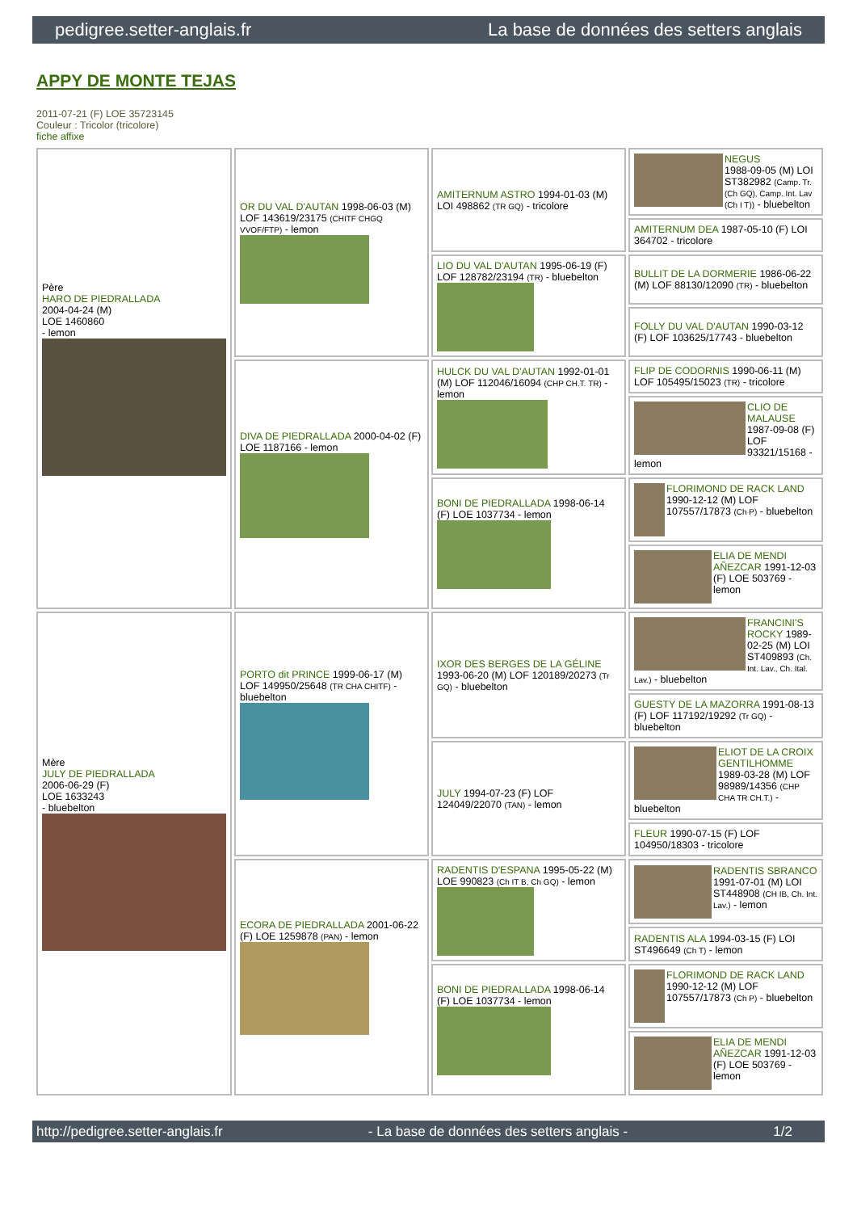pedigree.setter-anglais.fr La base de données des setters anglais
APPY DE MONTE TEJAS
2011-07-21 (F) LOE 35723145
Couleur : Tricolor (tricolore)
fiche affixe
| Père HARO DE PIEDRALLADA 2004-04-24 (M) LOE 1460860 - lemon | OR DU VAL D'AUTAN 1998-06-03 (M) LOF 143619/23175 (CHITF CHGQ VVOF/FTP) - lemon | AMITERNUM ASTRO 1994-01-03 (M) LOI 498862 (TR GQ) - tricolore | NEGUS 1988-09-05 (M) LOI ST382982 (Camp. Tr. (Ch GQ), Camp. Int. Lav (Ch I T)) - bluebelton |
| | | | AMITERNUM DEA 1987-05-10 (F) LOI 364702 - tricolore |
| | | LIO DU VAL D'AUTAN 1995-06-19 (F) LOF 128782/23194 (TR) - bluebelton | BULLIT DE LA DORMERIE 1986-06-22 (M) LOF 88130/12090 (TR) - bluebelton |
| | | | FOLLY DU VAL D'AUTAN 1990-03-12 (F) LOF 103625/17743 - bluebelton |
| | DIVA DE PIEDRALLADA 2000-04-02 (F) LOE 1187166 - lemon | HULCK DU VAL D'AUTAN 1992-01-01 (M) LOF 112046/16094 (CHP CH.T. TR) - lemon | FLIP DE CODORNIS 1990-06-11 (M) LOF 105495/15023 (TR) - tricolore |
| | | | CLIO DE MALAUSE 1987-09-08 (F) LOF 93321/15168 - lemon |
| | | BONI DE PIEDRALLADA 1998-06-14 (F) LOE 1037734 - lemon | FLORIMOND DE RACK LAND 1990-12-12 (M) LOF 107557/17873 (Ch P) - bluebelton |
| | | | ELIA DE MENDI AÑEZCAR 1991-12-03 (F) LOE 503769 - lemon |
| Mère JULY DE PIEDRALLADA 2006-06-29 (F) LOE 1633243 - bluebelton | PORTO dit PRINCE 1999-06-17 (M) LOF 149950/25648 (TR CHA CHITF) - bluebelton | IXOR DES BERGES DE LA GÉLINE 1993-06-20 (M) LOF 120189/20273 (Tr GQ) - bluebelton | FRANCINI'S ROCKY 1989-02-25 (M) LOI ST409893 (Ch. Int. Lav., Ch. Ital. Lav.) - bluebelton |
| | | | GUESTY DE LA MAZORRA 1991-08-13 (F) LOF 117192/19292 (Tr GQ) - bluebelton |
| | | JULY 1994-07-23 (F) LOF 124049/22070 (TAN) - lemon | ELIOT DE LA CROIX GENTILHOMME 1989-03-28 (M) LOF 98989/14356 (CHP CHA TR CH.T.) - bluebelton |
| | | | FLEUR 1990-07-15 (F) LOF 104950/18303 - tricolore |
| | ECORA DE PIEDRALLADA 2001-06-22 (F) LOE 1259878 (PAN) - lemon | RADENTIS D'ESPANA 1995-05-22 (M) LOE 990823 (Ch IT B, Ch GQ) - lemon | RADENTIS SBRANCO 1991-07-01 (M) LOI ST448908 (CH IB, Ch. Int. Lav.) - lemon |
| | | | RADENTIS ALA 1994-03-15 (F) LOI ST496649 (Ch T) - lemon |
| | | BONI DE PIEDRALLADA 1998-06-14 (F) LOE 1037734 - lemon | FLORIMOND DE RACK LAND 1990-12-12 (M) LOF 107557/17873 (Ch P) - bluebelton |
| | | | ELIA DE MENDI AÑEZCAR 1991-12-03 (F) LOE 503769 - lemon |
http://pedigree.setter-anglais.fr - La base de données des setters anglais - 1/2